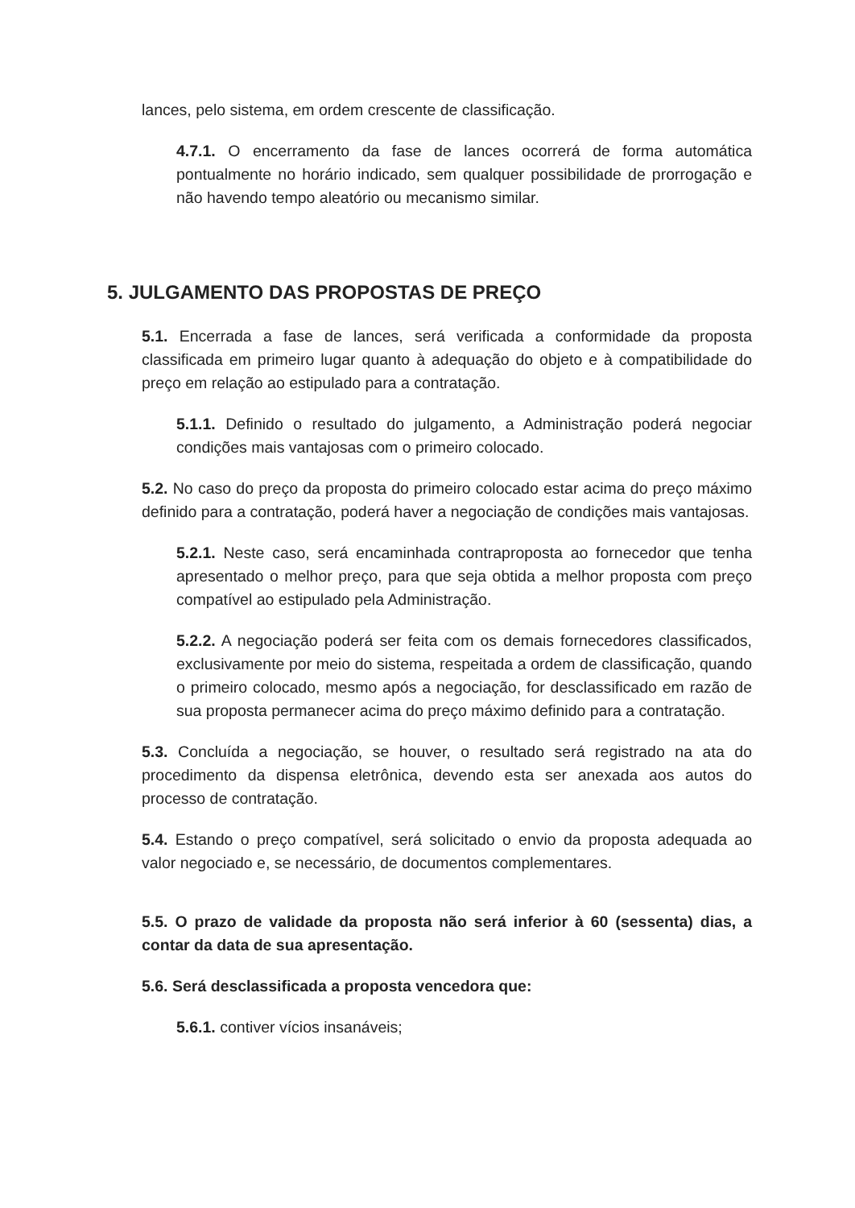lances, pelo sistema, em ordem crescente de classificação.
4.7.1. O encerramento da fase de lances ocorrerá de forma automática pontualmente no horário indicado, sem qualquer possibilidade de prorrogação e não havendo tempo aleatório ou mecanismo similar.
5. JULGAMENTO DAS PROPOSTAS DE PREÇO
5.1. Encerrada a fase de lances, será verificada a conformidade da proposta classificada em primeiro lugar quanto à adequação do objeto e à compatibilidade do preço em relação ao estipulado para a contratação.
5.1.1. Definido o resultado do julgamento, a Administração poderá negociar condições mais vantajosas com o primeiro colocado.
5.2. No caso do preço da proposta do primeiro colocado estar acima do preço máximo definido para a contratação, poderá haver a negociação de condições mais vantajosas.
5.2.1. Neste caso, será encaminhada contraproposta ao fornecedor que tenha apresentado o melhor preço, para que seja obtida a melhor proposta com preço compatível ao estipulado pela Administração.
5.2.2. A negociação poderá ser feita com os demais fornecedores classificados, exclusivamente por meio do sistema, respeitada a ordem de classificação, quando o primeiro colocado, mesmo após a negociação, for desclassificado em razão de sua proposta permanecer acima do preço máximo definido para a contratação.
5.3. Concluída a negociação, se houver, o resultado será registrado na ata do procedimento da dispensa eletrônica, devendo esta ser anexada aos autos do processo de contratação.
5.4. Estando o preço compatível, será solicitado o envio da proposta adequada ao valor negociado e, se necessário, de documentos complementares.
5.5. O prazo de validade da proposta não será inferior à 60 (sessenta) dias, a contar da data de sua apresentação.
5.6. Será desclassificada a proposta vencedora que:
5.6.1. contiver vícios insanáveis;